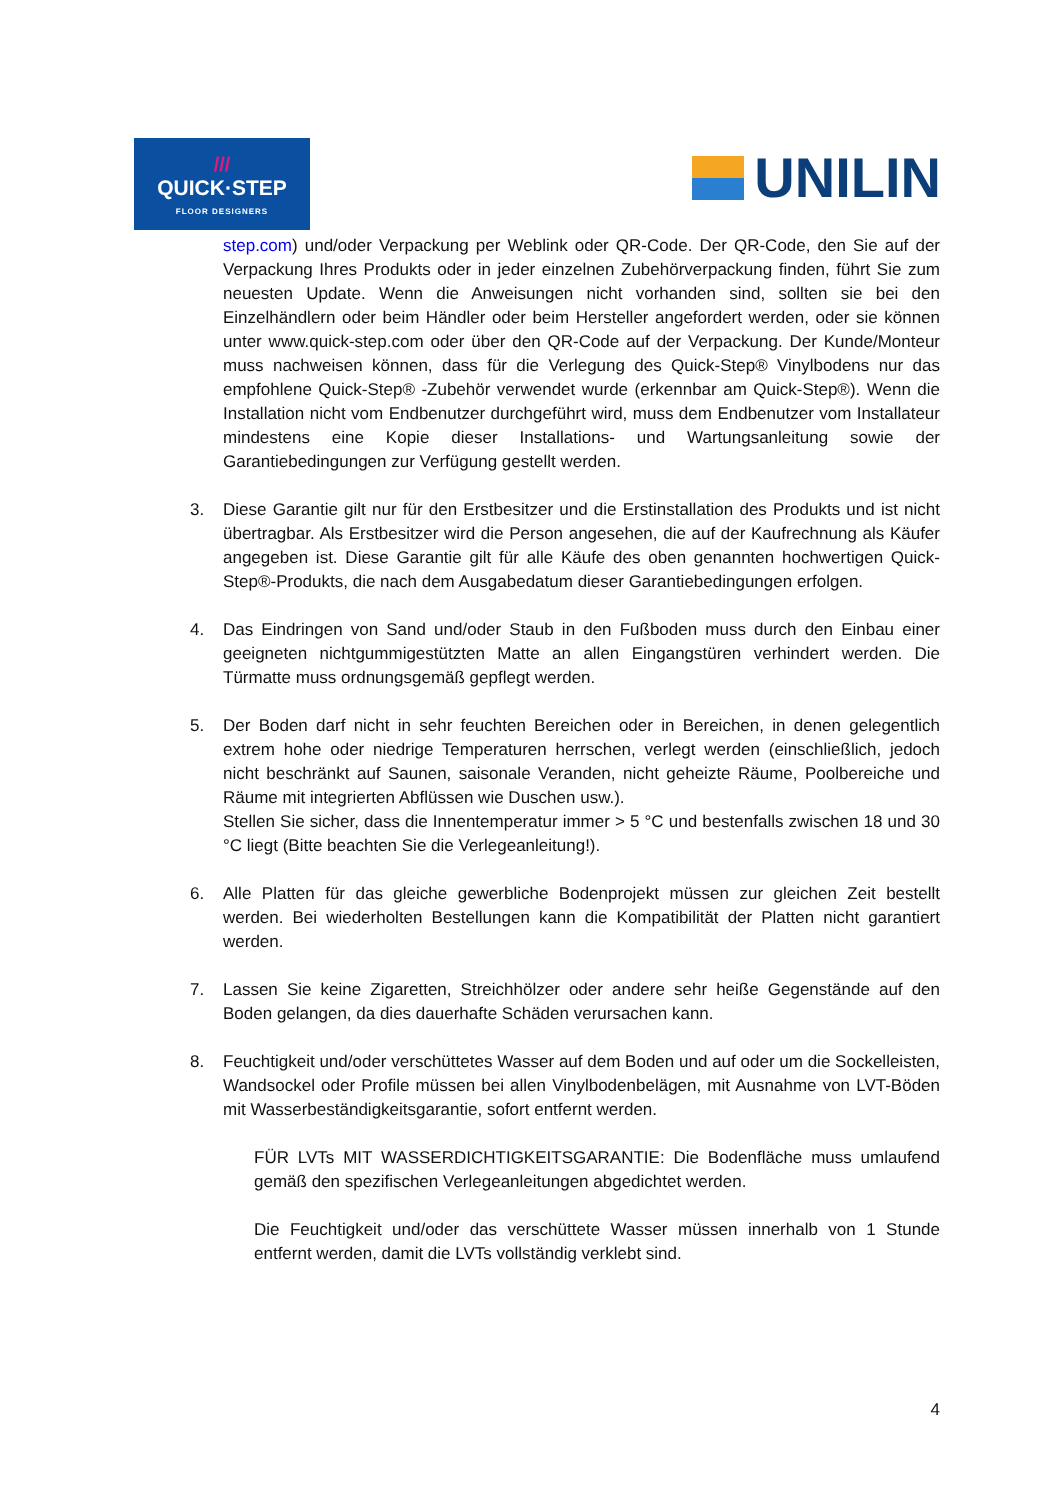///
QUICK·STEP
FLOOR DESIGNERS
UNILIN
step.com) und/oder Verpackung per Weblink oder QR-Code. Der QR-Code, den Sie auf der Verpackung Ihres Produkts oder in jeder einzelnen Zubehörverpackung finden, führt Sie zum neuesten Update. Wenn die Anweisungen nicht vorhanden sind, sollten sie bei den Einzelhändlern oder beim Händler oder beim Hersteller angefordert werden, oder sie können unter www.quick-step.com oder über den QR-Code auf der Verpackung. Der Kunde/Monteur muss nachweisen können, dass für die Verlegung des Quick-Step® Vinylbodens nur das empfohlene Quick-Step® -Zubehör verwendet wurde (erkennbar am Quick-Step®). Wenn die Installation nicht vom Endbenutzer durchgeführt wird, muss dem Endbenutzer vom Installateur mindestens eine Kopie dieser Installations- und Wartungsanleitung sowie der Garantiebedingungen zur Verfügung gestellt werden.
3. Diese Garantie gilt nur für den Erstbesitzer und die Erstinstallation des Produkts und ist nicht übertragbar. Als Erstbesitzer wird die Person angesehen, die auf der Kaufrechnung als Käufer angegeben ist. Diese Garantie gilt für alle Käufe des oben genannten hochwertigen Quick-Step®-Produkts, die nach dem Ausgabedatum dieser Garantiebedingungen erfolgen.
4. Das Eindringen von Sand und/oder Staub in den Fußboden muss durch den Einbau einer geeigneten nichtgummigestützten Matte an allen Eingangstüren verhindert werden. Die Türmatte muss ordnungsgemäß gepflegt werden.
5. Der Boden darf nicht in sehr feuchten Bereichen oder in Bereichen, in denen gelegentlich extrem hohe oder niedrige Temperaturen herrschen, verlegt werden (einschließlich, jedoch nicht beschränkt auf Saunen, saisonale Veranden, nicht geheizte Räume, Poolbereiche und Räume mit integrierten Abflüssen wie Duschen usw.).
Stellen Sie sicher, dass die Innentemperatur immer > 5 °C und bestenfalls zwischen 18 und 30 °C liegt (Bitte beachten Sie die Verlegeanleitung!).
6. Alle Platten für das gleiche gewerbliche Bodenprojekt müssen zur gleichen Zeit bestellt werden. Bei wiederholten Bestellungen kann die Kompatibilität der Platten nicht garantiert werden.
7. Lassen Sie keine Zigaretten, Streichhölzer oder andere sehr heiße Gegenstände auf den Boden gelangen, da dies dauerhafte Schäden verursachen kann.
8. Feuchtigkeit und/oder verschüttetes Wasser auf dem Boden und auf oder um die Sockelleisten, Wandsockel oder Profile müssen bei allen Vinylbodenbelägen, mit Ausnahme von LVT-Böden mit Wasserbeständigkeitsgarantie, sofort entfernt werden.
FÜR LVTs MIT WASSERDICHTIGKEITSGARANTIE: Die Bodenfläche muss umlaufend gemäß den spezifischen Verlegeanleitungen abgedichtet werden.
Die Feuchtigkeit und/oder das verschüttete Wasser müssen innerhalb von 1 Stunde entfernt werden, damit die LVTs vollständig verklebt sind.
4